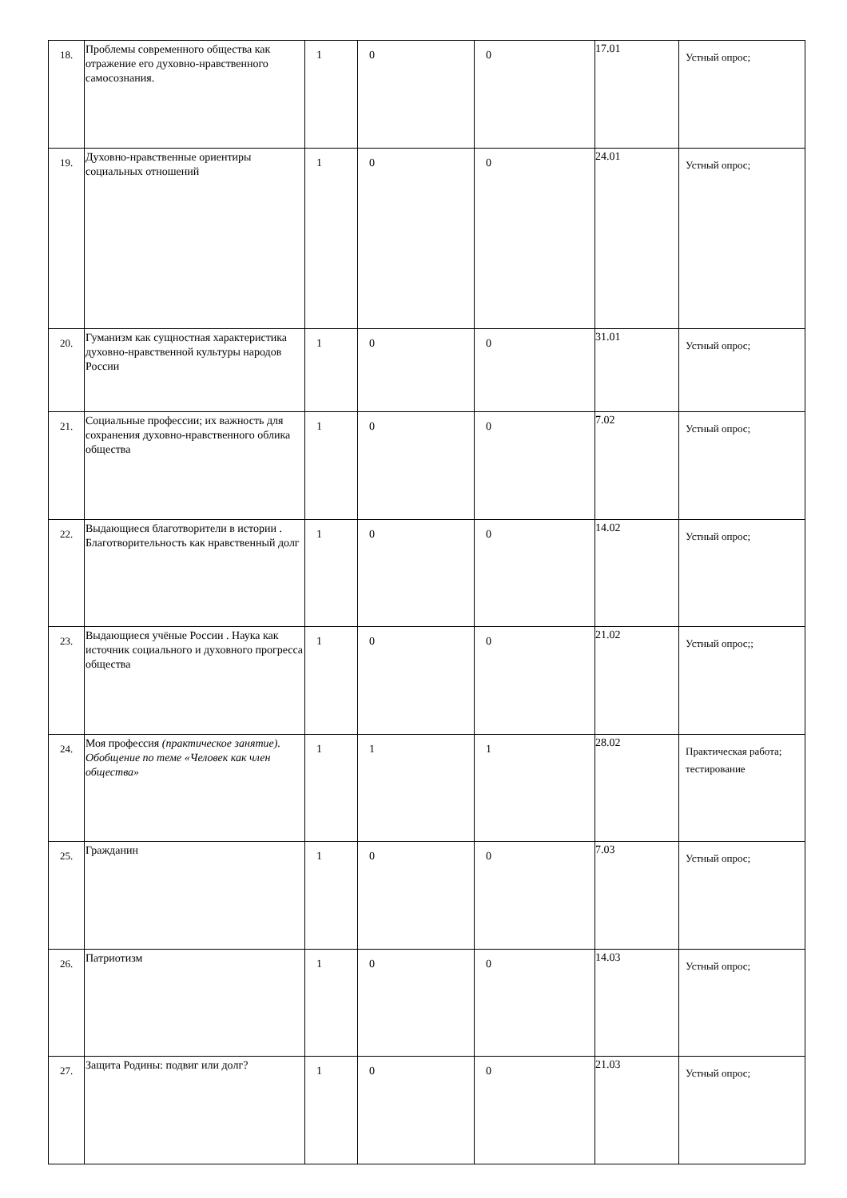| 18. | Проблемы современного общества как отражение его духовно-нравственного самосознания. | 1 | 0 | 0 | 17.01 | Устный опрос; |
| 19. | Духовно-нравственные ориентиры социальных отношений | 1 | 0 | 0 | 24.01 | Устный опрос; |
| 20. | Гуманизм как сущностная характеристика духовно-нравственной культуры народов России | 1 | 0 | 0 | 31.01 | Устный опрос; |
| 21. | Социальные профессии; их важность для сохранения духовно-нравственного облика общества | 1 | 0 | 0 | 7.02 | Устный опрос; |
| 22. | Выдающиеся благотворители в истории . Благотворительность как нравственный долг | 1 | 0 | 0 | 14.02 | Устный опрос; |
| 23. | Выдающиеся учёные России . Наука как источник социального и духовного прогресса общества | 1 | 0 | 0 | 21.02 | Устный опрос;; |
| 24. | Моя профессия (практическое занятие). Обобщение по теме «Человек как член общества» | 1 | 1 | 1 | 28.02 | Практическая работа; тестирование |
| 25. | Гражданин | 1 | 0 | 0 | 7.03 | Устный опрос; |
| 26. | Патриотизм | 1 | 0 | 0 | 14.03 | Устный опрос; |
| 27. | Защита Родины: подвиг или долг? | 1 | 0 | 0 | 21.03 | Устный опрос; |